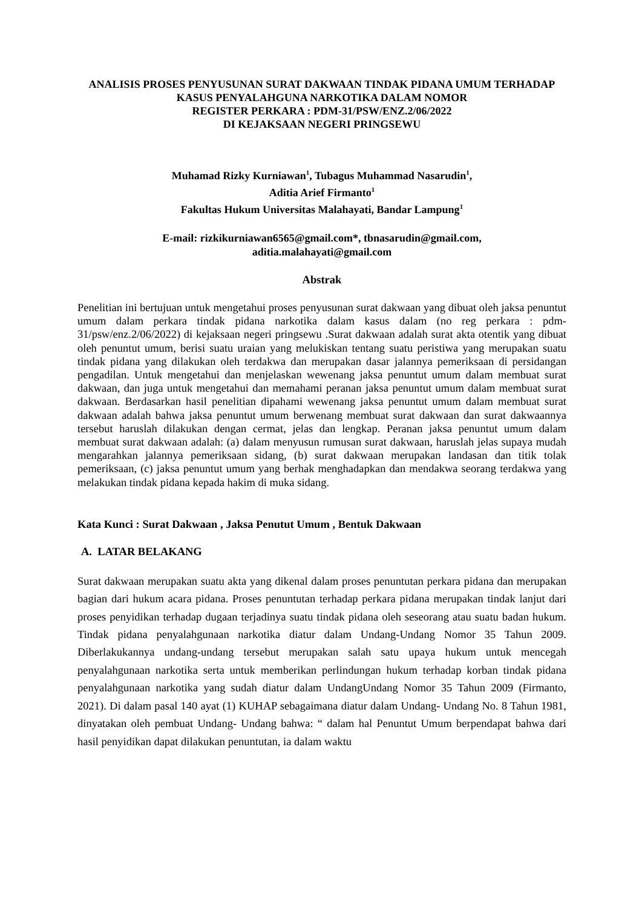ANALISIS PROSES PENYUSUNAN SURAT DAKWAAN TINDAK PIDANA UMUM TERHADAP KASUS PENYALAHGUNA NARKOTIKA DALAM NOMOR
REGISTER PERKARA : PDM-31/PSW/ENZ.2/06/2022
DI KEJAKSAAN NEGERI PRINGSEWU
Muhamad Rizky Kurniawan<sup>1</sup>, Tubagus Muhammad Nasarudin<sup>1</sup>,
Aditia Arief Firmanto<sup>1</sup>
Fakultas Hukum Universitas Malahayati, Bandar Lampung<sup>1</sup>
E-mail: rizkikurniawan6565@gmail.com*, tbnasarudin@gmail.com,
aditia.malahayati@gmail.com
Abstrak
Penelitian ini bertujuan untuk mengetahui proses penyusunan surat dakwaan yang dibuat oleh jaksa penuntut umum dalam perkara tindak pidana narkotika dalam kasus dalam (no reg perkara : pdm- 31/psw/enz.2/06/2022) di kejaksaan negeri pringsewu .Surat dakwaan adalah surat akta otentik yang dibuat oleh penuntut umum, berisi suatu uraian yang melukiskan tentang suatu peristiwa yang merupakan suatu tindak pidana yang dilakukan oleh terdakwa dan merupakan dasar jalannya pemeriksaan di persidangan pengadilan. Untuk mengetahui dan menjelaskan wewenang jaksa penuntut umum dalam membuat surat dakwaan, dan juga untuk mengetahui dan memahami peranan jaksa penuntut umum dalam membuat surat dakwaan. Berdasarkan hasil penelitian dipahami wewenang jaksa penuntut umum dalam membuat surat dakwaan adalah bahwa jaksa penuntut umum berwenang membuat surat dakwaan dan surat dakwaannya tersebut haruslah dilakukan dengan cermat, jelas dan lengkap. Peranan jaksa penuntut umum dalam membuat surat dakwaan adalah: (a) dalam menyusun rumusan surat dakwaan, haruslah jelas supaya mudah mengarahkan jalannya pemeriksaan sidang, (b) surat dakwaan merupakan landasan dan titik tolak pemeriksaan, (c) jaksa penuntut umum yang berhak menghadapkan dan mendakwa seorang terdakwa yang melakukan tindak pidana kepada hakim di muka sidang.
Kata Kunci : Surat Dakwaan , Jaksa Penutut Umum , Bentuk Dakwaan
A. LATAR BELAKANG
Surat dakwaan merupakan suatu akta yang dikenal dalam proses penuntutan perkara pidana dan merupakan bagian dari hukum acara pidana. Proses penuntutan terhadap perkara pidana merupakan tindak lanjut dari proses penyidikan terhadap dugaan terjadinya suatu tindak pidana oleh seseorang atau suatu badan hukum. Tindak pidana penyalahgunaan narkotika diatur dalam Undang-Undang Nomor 35 Tahun 2009. Diberlakukannya undang-undang tersebut merupakan salah satu upaya hukum untuk mencegah penyalahgunaan narkotika serta untuk memberikan perlindungan hukum terhadap korban tindak pidana penyalahgunaan narkotika yang sudah diatur dalam UndangUndang Nomor 35 Tahun 2009 (Firmanto, 2021). Di dalam pasal 140 ayat (1) KUHAP sebagaimana diatur dalam Undang- Undang No. 8 Tahun 1981, dinyatakan oleh pembuat Undang- Undang bahwa: “ dalam hal Penuntut Umum berpendapat bahwa dari hasil penyidikan dapat dilakukan penuntutan, ia dalam waktu